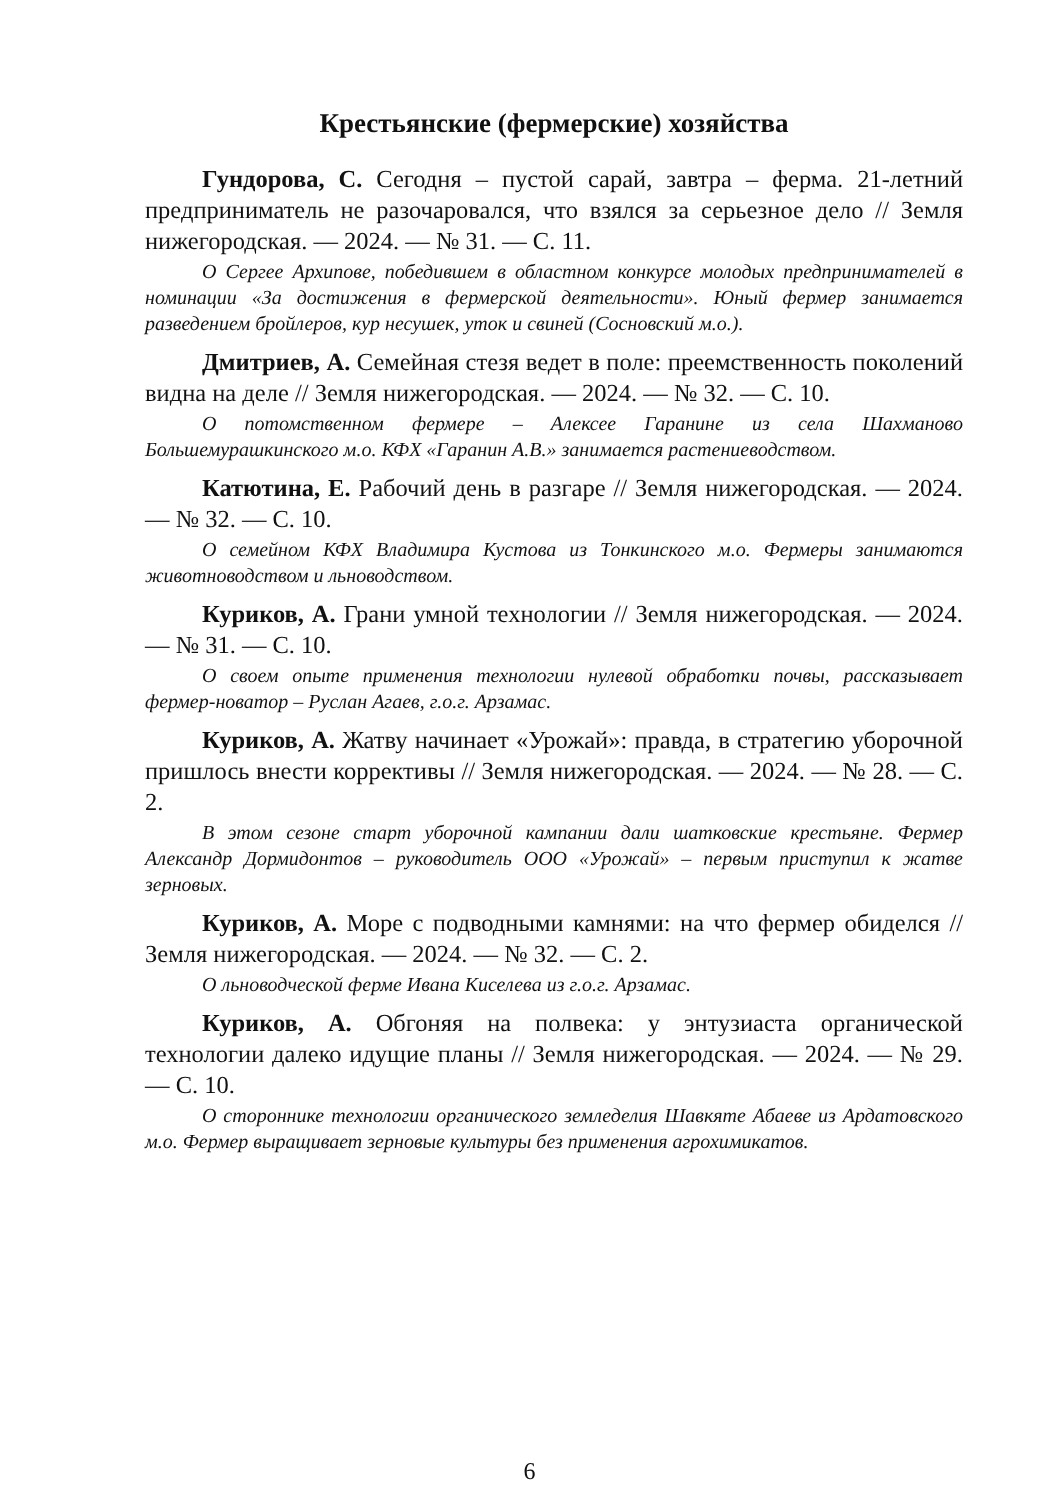Крестьянские (фермерские) хозяйства
Гундорова, С. Сегодня – пустой сарай, завтра – ферма. 21-летний предприниматель не разочаровался, что взялся за серьезное дело // Земля нижегородская. — 2024. — № 31. — С. 11.
О Сергее Архипове, победившем в областном конкурсе молодых предпринимателей в номинации «За достижения в фермерской деятельности». Юный фермер занимается разведением бройлеров, кур несушек, уток и свиней (Сосновский м.о.).
Дмитриев, А. Семейная стезя ведет в поле: преемственность поколений видна на деле // Земля нижегородская. — 2024. — № 32. — С. 10.
О потомственном фермере – Алексее Гаранине из села Шахманово Большемурашкинского м.о. КФХ «Гаранин А.В.» занимается растениеводством.
Катютина, Е. Рабочий день в разгаре // Земля нижегородская. — 2024. — № 32. — С. 10.
О семейном КФХ Владимира Кустова из Тонкинского м.о. Фермеры занимаются животноводством и льноводством.
Куриков, А. Грани умной технологии // Земля нижегородская. — 2024. — № 31. — С. 10.
О своем опыте применения технологии нулевой обработки почвы, рассказывает фермер-новатор – Руслан Агаев, г.о.г. Арзамас.
Куриков, А. Жатву начинает «Урожай»: правда, в стратегию уборочной пришлось внести коррективы // Земля нижегородская. — 2024. — № 28. — С. 2.
В этом сезоне старт уборочной кампании дали шатковские крестьяне. Фермер Александр Дормидонтов – руководитель ООО «Урожай» – первым приступил к жатве зерновых.
Куриков, А. Море с подводными камнями: на что фермер обиделся // Земля нижегородская. — 2024. — № 32. — С. 2.
О льноводческой ферме Ивана Киселева из г.о.г. Арзамас.
Куриков, А. Обгоняя на полвека: у энтузиаста органической технологии далеко идущие планы // Земля нижегородская. — 2024. — № 29. — С. 10.
О стороннике технологии органического земледелия Шавкяте Абаеве из Ардатовского м.о. Фермер выращивает зерновые культуры без применения агрохимикатов.
6